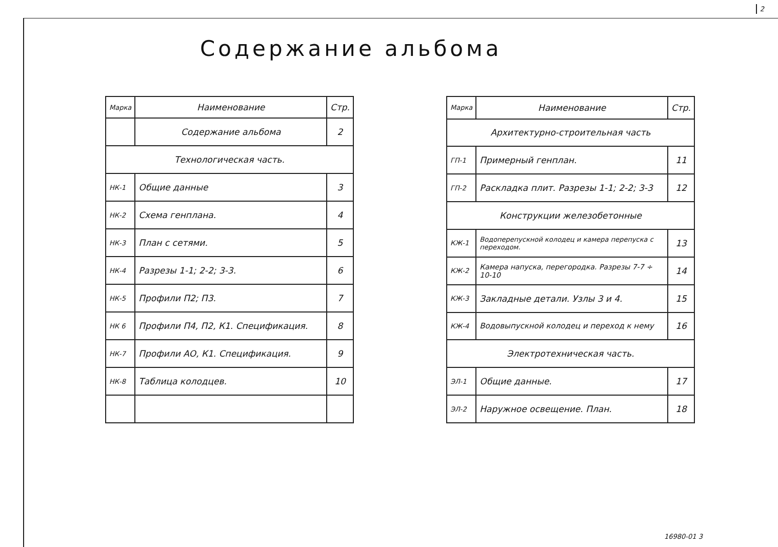2
Содержание альбома
| Марка | Наименование | Стр. |
| --- | --- | --- |
| | Содержание альбома | 2 |
| Технологическая часть. | | |
| НК-1 | Общие данные | 3 |
| НК-2 | Схема генплана. | 4 |
| НК-3 | План с сетями. | 5 |
| НК-4 | Разрезы 1-1; 2-2; 3-3. | 6 |
| НК-5 | Профили П2; П3. | 7 |
| НК 6 | Профили П4, П2, К1. Спецификация. | 8 |
| НК-7 | Профили АО, К1. Спецификация. | 9 |
| НК-8 | Таблица колодцев. | 10 |
| Марка | Наименование | Стр. |
| --- | --- | --- |
| Архитектурно-строительная часть | | |
| ГП-1 | Примерный генплан. | 11 |
| ГП-2 | Раскладка плит. Разрезы 1-1; 2-2; 3-3 | 12 |
| Конструкции железобетонные | | |
| КЖ-1 | Водоперепускной колодец и камера перепуска с переходом. | 13 |
| КЖ-2 | Камера напуска, перегородка. Разрезы 7-7 ÷ 10-10 | 14 |
| КЖ-3 | Закладные детали. Узлы 3 и 4. | 15 |
| КЖ-4 | Водовыпускной колодец и переход к нему | 16 |
| Электротехническая часть. | | |
| ЭЛ-1 | Общие данные. | 17 |
| ЭЛ-2 | Наружное освещение. План. | 18 |
16980-01 3